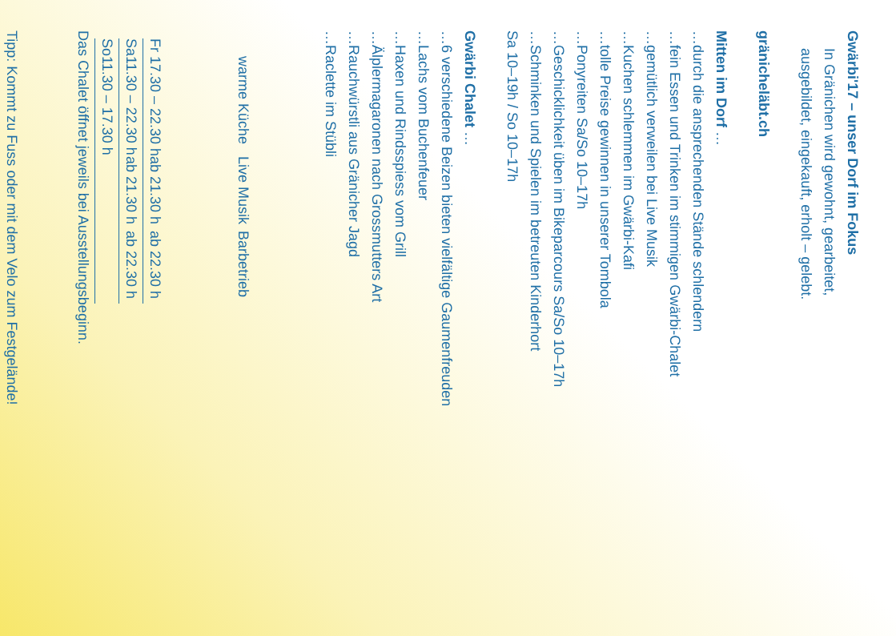Gwärbi'17 – unser Dorf im Fokus
In Gränichen wird gewohnt, gearbeitet,
ausgebildet, eingekauft, erholt – gelebt.
gränicheläbt.ch
Mitten im Dorf …
… durch die ansprechenden Stände schlendern
… fein Essen und Trinken im stimmigen Gwärbi-Chalet
… gemütlich verweilen bei Live Musik
… Kuchen schlemmen im Gwärbi-Kafi
… tolle Preise gewinnen in unserer Tombola
… Ponyreiten Sa/So 10–17h
… Geschicklichkeit üben im Bikeparcours Sa/So 10–17h
… Schminken und Spielen im betreuten Kinderhort
Sa 10–19h / So 10–17h
Gwärbi Chalet …
… 6 verschiedene Beizen bieten vielfältige Gaumenfreuden
… Lachs vom Buchenfeuer
… Haxen und Rindsspiess vom Grill
… Älplermagaronen nach Grossmutters Art
… Rauchwürstli aus Gränicher Jagd
… Raclette im Stübli
| | warme Küche | Live Musik | Barbetrieb |
| --- | --- | --- | --- |
| Fr | 17.30 – 22.30 h | ab 21.30 h | ab 22.30 h |
| Sa | 11.30 – 22.30 h | ab 21.30 h | ab 22.30 h |
| So | 11.30 – 17.30 h | | |
Das Chalet öffnet jeweils bei Ausstellungsbeginn.
Tipp: Kommt zu Fuss oder mit dem Velo zum Festgelände!